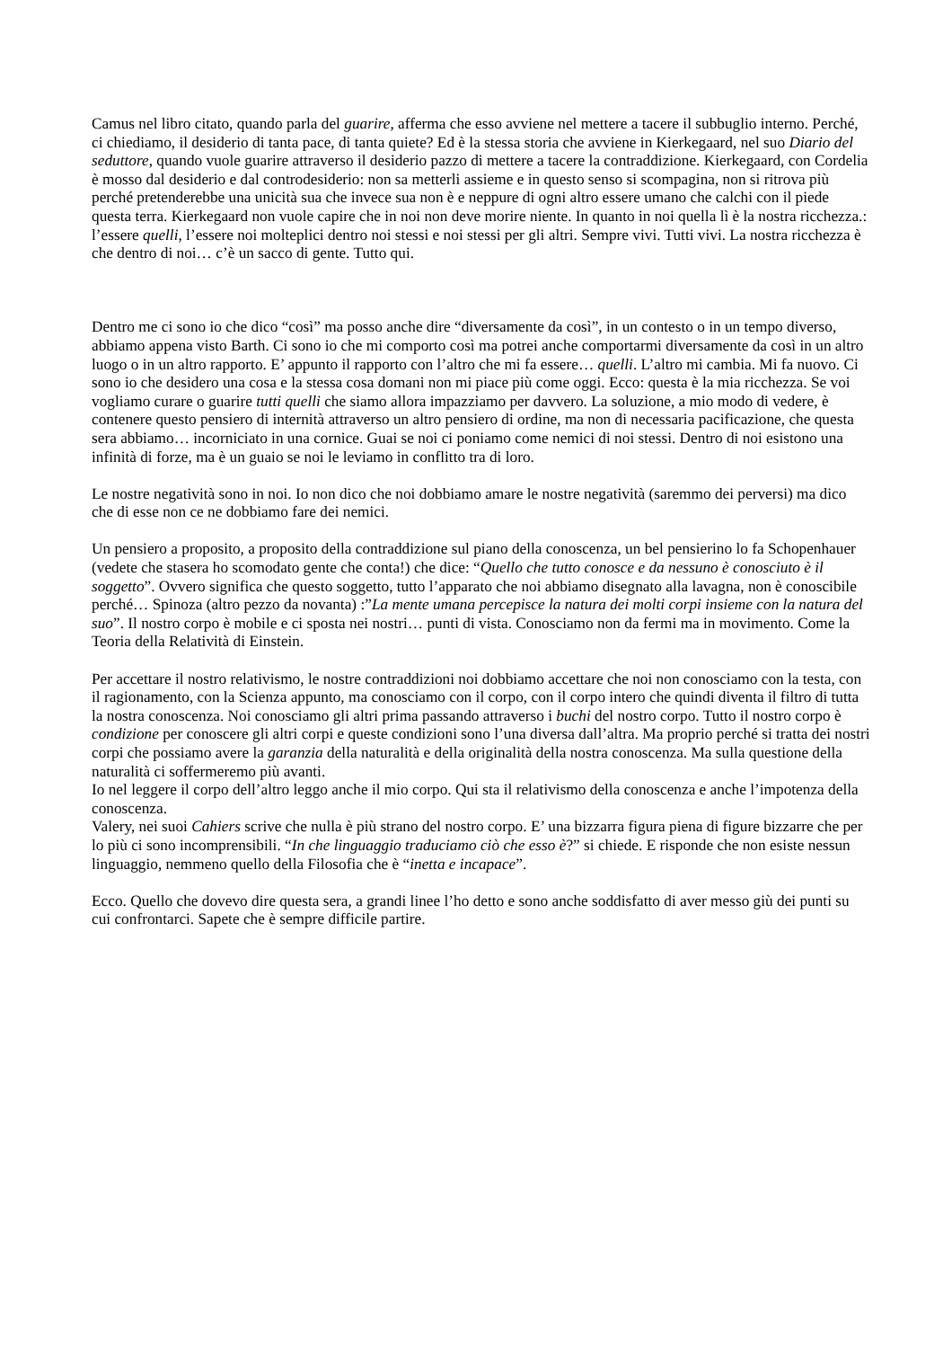Camus nel libro citato, quando parla del guarire, afferma che esso avviene nel mettere a tacere il subbuglio interno. Perché, ci chiediamo, il desiderio di tanta pace, di tanta quiete? Ed è la stessa storia che avviene in Kierkegaard, nel suo Diario del seduttore, quando vuole guarire attraverso il desiderio pazzo di mettere a tacere la contraddizione. Kierkegaard, con Cordelia è mosso dal desiderio e dal controdesiderio: non sa metterli assieme e in questo senso si scompagina, non si ritrova più perché pretenderebbe una unicità sua che invece sua non è e neppure di ogni altro essere umano che calchi con il piede questa terra. Kierkegaard non vuole capire che in noi non deve morire niente. In quanto in noi quella lì è la nostra ricchezza.: l’essere quelli, l’essere noi molteplici dentro noi stessi e noi stessi per gli altri. Sempre vivi. Tutti vivi. La nostra ricchezza è che dentro di noi… c’è un sacco di gente. Tutto qui.
Dentro me ci sono io che dico “così” ma posso anche dire “diversamente da così”, in un contesto o in un tempo diverso, abbiamo appena visto Barth. Ci sono io che mi comporto così ma potrei anche comportarmi diversamente da così in un altro luogo o in un altro rapporto. E’ appunto il rapporto con l’altro che mi fa essere… quelli. L’altro mi cambia. Mi fa nuovo. Ci sono io che desidero una cosa e la stessa cosa domani non mi piace più come oggi. Ecco: questa è la mia ricchezza. Se voi vogliamo curare o guarire tutti quelli che siamo allora impazziamo per davvero. La soluzione, a mio modo di vedere, è contenere questo pensiero di internità attraverso un altro pensiero di ordine, ma non di necessaria pacificazione, che questa sera abbiamo… incorniciato in una cornice. Guai se noi ci poniamo come nemici di noi stessi. Dentro di noi esistono una infinità di forze, ma è un guaio se noi le leviamo in conflitto tra di loro.
Le nostre negatività sono in noi. Io non dico che noi dobbiamo amare le nostre negatività (saremmo dei perversi) ma dico che di esse non ce ne dobbiamo fare dei nemici.
Un pensiero a proposito, a proposito della contraddizione sul piano della conoscenza, un bel pensierino lo fa Schopenhauer (vedete che stasera ho scomodato gente che conta!) che dice: “Quello che tutto conosce e da nessuno è conosciuto è il soggetto”. Ovvero significa che questo soggetto, tutto l’apparato che noi abbiamo disegnato alla lavagna, non è conoscibile perché… Spinoza (altro pezzo da novanta) :”La mente umana percepisce la natura dei molti corpi insieme con la natura del suo”. Il nostro corpo è mobile e ci sposta nei nostri… punti di vista. Conosciamo non da fermi ma in movimento. Come la Teoria della Relatività di Einstein.
Per accettare il nostro relativismo, le nostre contraddizioni noi dobbiamo accettare che noi non conosciamo con la testa, con il ragionamento, con la Scienza appunto, ma conosciamo con il corpo, con il corpo intero che quindi diventa il filtro di tutta la nostra conoscenza. Noi conosciamo gli altri prima passando attraverso i buchi del nostro corpo. Tutto il nostro corpo è condizione per conoscere gli altri corpi e queste condizioni sono l’una diversa dall’altra. Ma proprio perché si tratta dei nostri corpi che possiamo avere la garanzia della naturalità e della originalità della nostra conoscenza. Ma sulla questione della naturalità ci soffermeremo più avanti.
Io nel leggere il corpo dell’altro leggo anche il mio corpo. Qui sta il relativismo della conoscenza e anche l’impotenza della conoscenza.
Valery, nei suoi Cahiers scrive che nulla è più strano del nostro corpo. E’ una bizzarra figura piena di figure bizzarre che per lo più ci sono incomprensibili. “In che linguaggio traduciamo ciò che esso è?” si chiede. E risponde che non esiste nessun linguaggio, nemmeno quello della Filosofia che è “inetta e incapace”.
Ecco. Quello che dovevo dire questa sera, a grandi linee l’ho detto e sono anche soddisfatto di aver messo giù dei punti su cui confrontarci. Sapete che è sempre difficile partire.